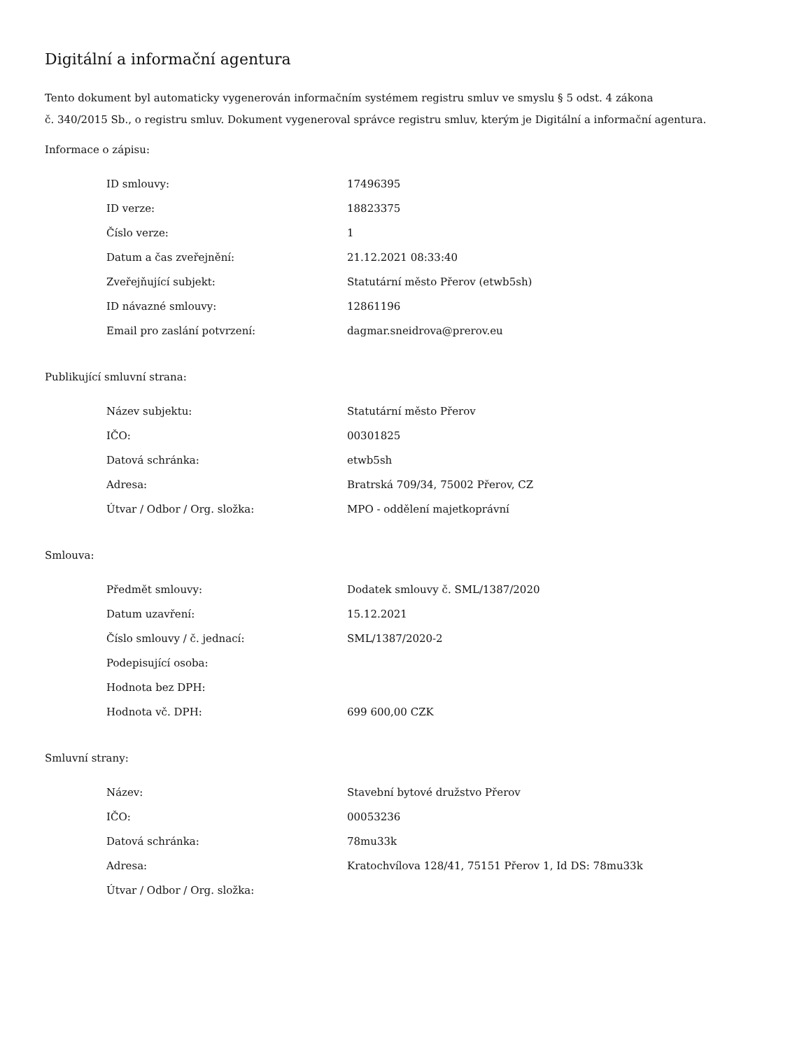Digitální a informační agentura
Tento dokument byl automaticky vygenerován informačním systémem registru smluv ve smyslu § 5 odst. 4 zákona
č. 340/2015 Sb., o registru smluv. Dokument vygeneroval správce registru smluv, kterým je Digitální a informační agentura.
Informace o zápisu:
| ID smlouvy: | 17496395 |
| ID verze: | 18823375 |
| Číslo verze: | 1 |
| Datum a čas zveřejnění: | 21.12.2021 08:33:40 |
| Zveřejňující subjekt: | Statutární město Přerov (etwb5sh) |
| ID návazné smlouvy: | 12861196 |
| Email pro zaslání potvrzení: | dagmar.sneidrova@prerov.eu |
Publikující smluvní strana:
| Název subjektu: | Statutární město Přerov |
| IČO: | 00301825 |
| Datová schránka: | etwb5sh |
| Adresa: | Bratrská 709/34, 75002 Přerov, CZ |
| Útvar / Odbor / Org. složka: | MPO - oddělení majetkoprávní |
Smlouva:
| Předmět smlouvy: | Dodatek smlouvy č. SML/1387/2020 |
| Datum uzavření: | 15.12.2021 |
| Číslo smlouvy / č. jednací: | SML/1387/2020-2 |
| Podepisující osoba: | |
| Hodnota bez DPH: | |
| Hodnota vč. DPH: | 699 600,00 CZK |
Smluvní strany:
| Název: | Stavební bytové družstvo Přerov |
| IČO: | 00053236 |
| Datová schránka: | 78mu33k |
| Adresa: | Kratochvílova 128/41, 75151 Přerov 1, Id DS: 78mu33k |
| Útvar / Odbor / Org. složka: | |